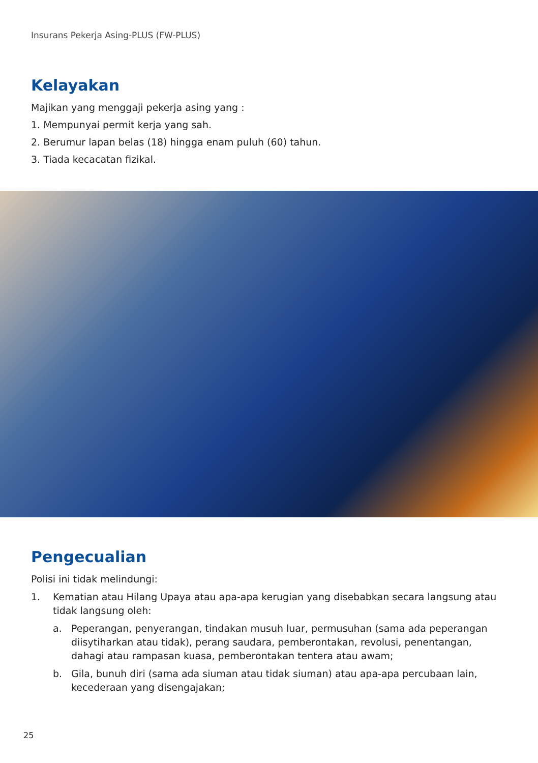Insurans Pekerja Asing-PLUS (FW-PLUS)
Kelayakan
Majikan yang menggaji pekerja asing yang :
1. Mempunyai permit kerja yang sah.
2. Berumur lapan belas (18) hingga enam puluh (60) tahun.
3. Tiada kecacatan fizikal.
Pengecualian
Polisi ini tidak melindungi:
1. Kematian atau Hilang Upaya atau apa-apa kerugian yang disebabkan secara langsung atau tidak langsung oleh:
a. Peperangan, penyerangan, tindakan musuh luar, permusuhan (sama ada peperangan diisytiharkan atau tidak), perang saudara, pemberontakan, revolusi, penentangan, dahagi atau rampasan kuasa, pemberontakan tentera atau awam;
b. Gila, bunuh diri (sama ada siuman atau tidak siuman) atau apa-apa percubaan lain, kecederaan yang disengajakan;
25